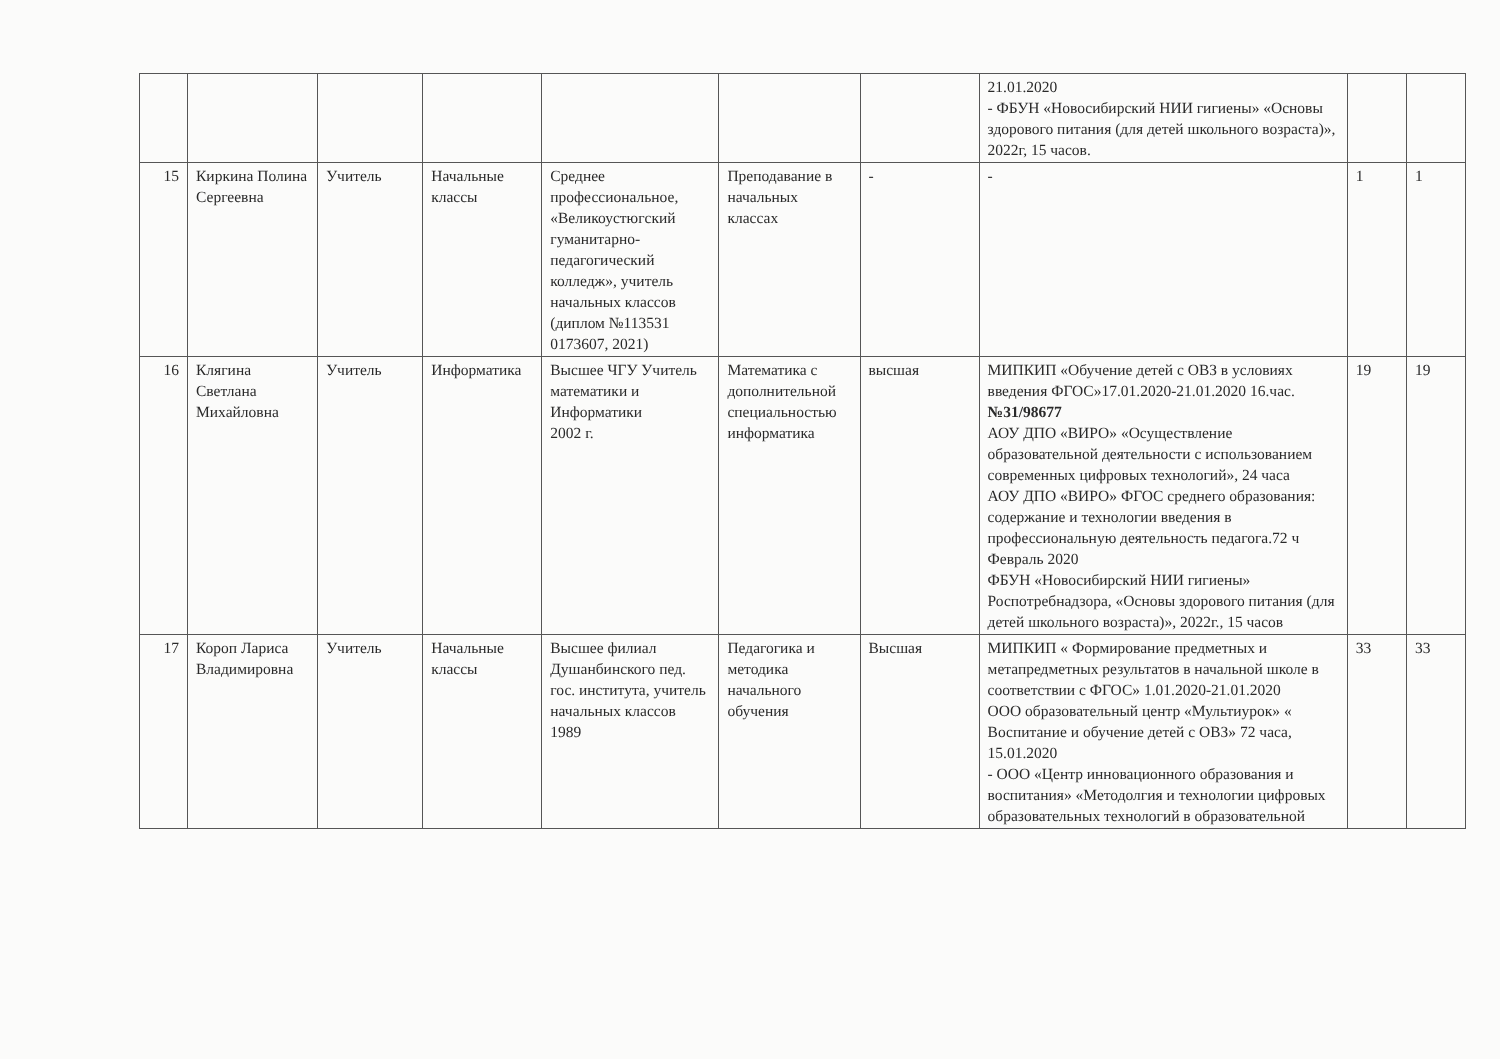| | | | | | | | 21.01.2020 - ФБУН «Новосибирский НИИ гигиены» «Основы здорового питания (для детей школьного возраста)», 2022г, 15 часов. | | |
| 15 | Киркина Полина Сергеевна | Учитель | Начальные классы | Среднее профессиональное, «Великоустюгский гуманитарно-педагогический колледж», учитель начальных классов (диплом №113531 0173607, 2021) | Преподавание в начальных классах | - | - | 1 | 1 |
| 16 | Клягина Светлана Михайловна | Учитель | Информатика | Высшее ЧГУ Учитель математики и Информатики 2002 г. | Математика с дополнительной специальностью информатика | высшая | МИПКИП «Обучение детей с ОВЗ в условиях введения ФГОС»17.01.2020-21.01.2020 16.час. №31/98677 АОУ ДПО «ВИРО» «Осуществление образовательной деятельности с использованием современных цифровых технологий», 24 часа АОУ ДПО «ВИРО» ФГОС среднего образования: содержание и технологии введения в профессиональную деятельность педагога.72 ч Февраль 2020 ФБУН «Новосибирский НИИ гигиены» Роспотребнадзора, «Основы здорового питания (для детей школьного возраста)», 2022г., 15 часов | 19 | 19 |
| 17 | Короп Лариса Владимировна | Учитель | Начальные классы | Высшее филиал Душанбинского пед. гос. института, учитель начальных классов 1989 | Педагогика и методика начального обучения | Высшая | МИПКИП « Формирование предметных и метапредметных результатов в начальной школе в соответствии с ФГОС» 1.01.2020-21.01.2020 ООО образовательный центр «Мультиурок» « Воспитание и обучение детей с ОВЗ» 72 часа, 15.01.2020 - ООО «Центр инновационного образования и воспитания» «Методолгия и технологии цифровых образовательных технологий в образовательной | 33 | 33 |